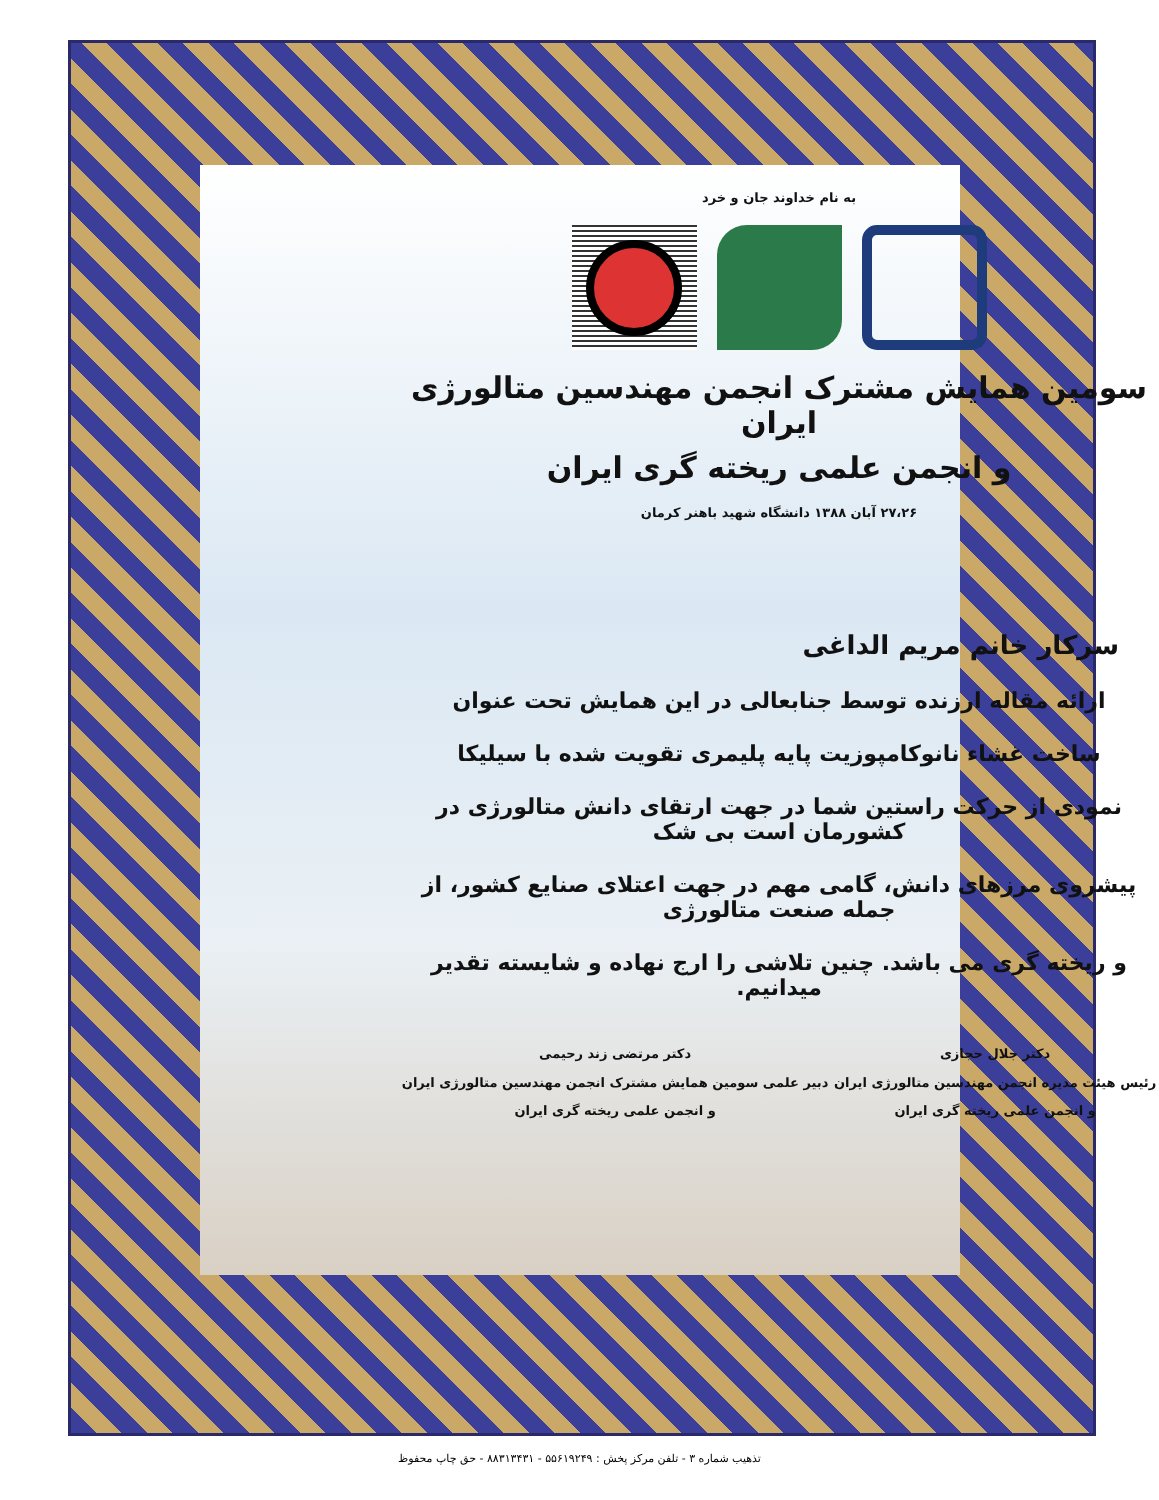به نام خداوند جان و خرد
سومین همایش مشترک انجمن مهندسین متالورژی ایران
و انجمن علمی ریخته گری ایران
۲۷،۲۶ آبان ۱۳۸۸ دانشگاه شهید باهنر کرمان
سرکار خانم مریم الداغی
ارائه مقاله ارزنده توسط جنابعالی در این همایش تحت عنوان
ساخت غشاء نانوکامپوزیت پایه پلیمری تقویت شده با سیلیکا
نمودی از حرکت راستین شما در جهت ارتقای دانش متالورژی در کشورمان است بی شک
پیشروی مرزهای دانش، گامی مهم در جهت اعتلای صنایع کشور، از جمله صنعت متالورژی
و ریخته گری می باشد. چنین تلاشی را ارج نهاده و شایسته تقدیر میدانیم.
دکتر جلال حجازی
رئیس هیئت مدیره انجمن مهندسین متالورژی ایران
و انجمن علمی ریخته گری ایران
دکتر مرتضی زند رحیمی
دبیر علمی سومین همایش مشترک انجمن مهندسین متالورژی ایران
و انجمن علمی ریخته گری ایران
تذهیب شماره ۳ - تلفن مرکز پخش : ۵۵۶۱۹۲۴۹ - ۸۸۳۱۳۴۳۱ - حق چاپ محفوظ